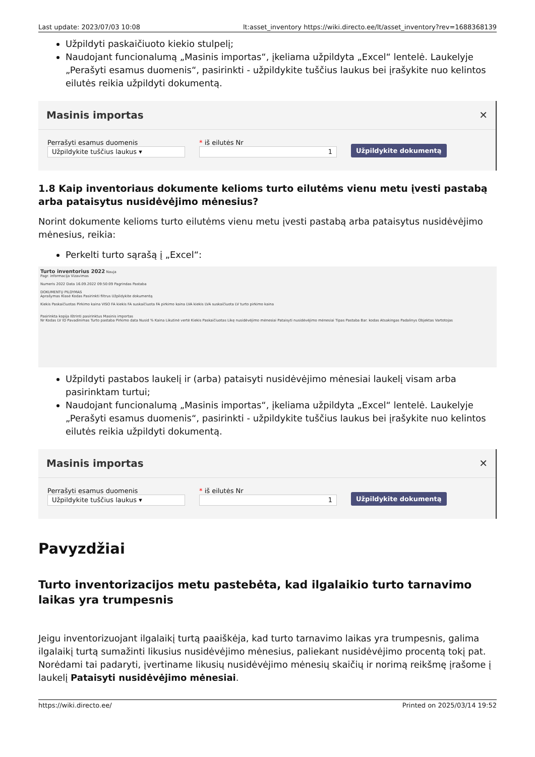Last update: 2023/07/03 10:08 lt:asset_inventory https://wiki.directo.ee/lt/asset_inventory?rev=1688368139
Užpildyti paskaičiuoto kiekio stulpelį;
Naudojant funcionalumą „Masinis importas“, įkeliama užpildyta „Excel“ lentelė. Laukelyje „Perašyti esamus duomenis“, pasirinkti - užpildykite tuščius laukus bei įrašykite nuo kelintos eilutės reikia užpildyti dokumentą.
Masinis importas ✕
Perrašyti esamus duomenis
Užpildykite tuščius laukus ▾
* iš eilutės Nr
1
Užpildykite dokumentą
1.8 Kaip inventoriaus dokumente kelioms turto eilutėms vienu metu įvesti pastabą arba pataisytus nusidėvėjimo mėnesius?
Norint dokumente kelioms turto eilutėms vienu metu įvesti pastabą arba pataisytus nusidėvėjimo mėnesius, reikia:
Perkelti turto sąrašą į „Excel“:
Turto inventorius 2022 Nauja
Pagr. informacija Vizavimas
Numeris 2022 Data 16.09.2022 09:50:09 Pagrindas Pastaba
DOKUMENTŲ PILDYMAS
Aprašymas Klasė Kodas Pasirinkti filtrus Užpildykite dokumentą
Kiekis Paskaičiuotas Pirkimo kaina VISO FA kiekis FA suskaičiuota FA pirkimo kaina LVA kiekis LVA suskaičiuota LV turto pirkimo kaina
Pasirinkta kopija Ištrinti pasirinktus Masinis importas
Nr Kodas LV ID Pavadinimas Turto pastaba Pirkimo data Nusid % Kaina Likutinė vertė Kiekis Paskaičiuotas Likę nusidėvėjimo mėnesiai Pataisyti nusidėvėjimo mėnesiai Tipas Pastaba Bar. kodas Atsakingas Padalinys Objektas Vartotojas
Užpildyti pastabos laukelį ir (arba) pataisyti nusidėvėjimo mėnesiai laukelį visam arba pasirinktam turtui;
Naudojant funcionalumą „Masinis importas“, įkeliama užpildyta „Excel“ lentelė. Laukelyje „Perašyti esamus duomenis“, pasirinkti - užpildykite tuščius laukus bei įrašykite nuo kelintos eilutės reikia užpildyti dokumentą.
Masinis importas ✕
Perrašyti esamus duomenis
Užpildykite tuščius laukus ▾
* iš eilutės Nr
1
Užpildykite dokumentą
Pavyzdžiai
Turto inventorizacijos metu pastebėta, kad ilgalaikio turto tarnavimo laikas yra trumpesnis
Jeigu inventorizuojant ilgalaikį turtą paaiškėja, kad turto tarnavimo laikas yra trumpesnis, galima ilgalaikį turtą sumažinti likusius nusidėvėjimo mėnesius, paliekant nusidėvėjimo procentą tokį pat. Norėdami tai padaryti, įvertiname likusių nusidėvėjimo mėnesių skaičių ir norimą reikšmę įrašome į laukelį Pataisyti nusidėvėjimo mėnesiai.
https://wiki.directo.ee/ Printed on 2025/03/14 19:52